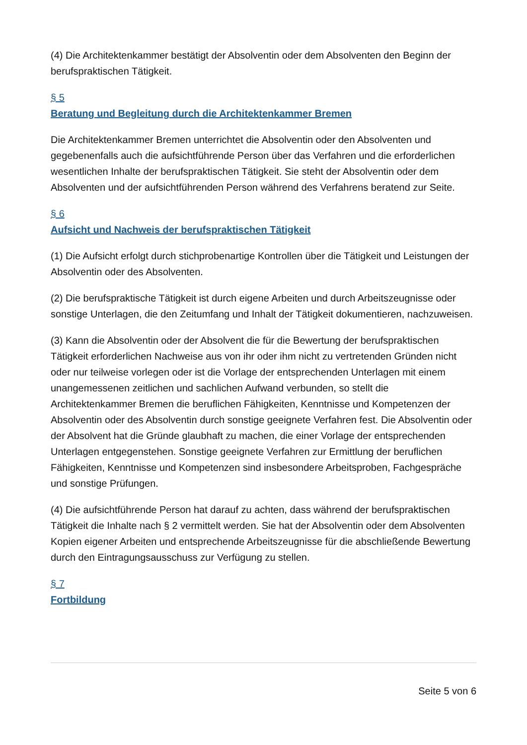(4) Die Architektenkammer bestätigt der Absolventin oder dem Absolventen den Beginn der berufspraktischen Tätigkeit.
§ 5
Beratung und Begleitung durch die Architektenkammer Bremen
Die Architektenkammer Bremen unterrichtet die Absolventin oder den Absolventen und gegebenenfalls auch die aufsichtführende Person über das Verfahren und die erforderlichen wesentlichen Inhalte der berufspraktischen Tätigkeit. Sie steht der Absolventin oder dem Absolventen und der aufsichtführenden Person während des Verfahrens beratend zur Seite.
§ 6
Aufsicht und Nachweis der berufspraktischen Tätigkeit
(1) Die Aufsicht erfolgt durch stichprobenartige Kontrollen über die Tätigkeit und Leistungen der Absolventin oder des Absolventen.
(2) Die berufspraktische Tätigkeit ist durch eigene Arbeiten und durch Arbeitszeugnisse oder sonstige Unterlagen, die den Zeitumfang und Inhalt der Tätigkeit dokumentieren, nachzuweisen.
(3) Kann die Absolventin oder der Absolvent die für die Bewertung der berufspraktischen Tätigkeit erforderlichen Nachweise aus von ihr oder ihm nicht zu vertretenden Gründen nicht oder nur teilweise vorlegen oder ist die Vorlage der entsprechenden Unterlagen mit einem unangemessenen zeitlichen und sachlichen Aufwand verbunden, so stellt die Architektenkammer Bremen die beruflichen Fähigkeiten, Kenntnisse und Kompetenzen der Absolventin oder des Absolventin durch sonstige geeignete Verfahren fest. Die Absolventin oder der Absolvent hat die Gründe glaubhaft zu machen, die einer Vorlage der entsprechenden Unterlagen entgegenstehen. Sonstige geeignete Verfahren zur Ermittlung der beruflichen Fähigkeiten, Kenntnisse und Kompetenzen sind insbesondere Arbeitsproben, Fachgespräche und sonstige Prüfungen.
(4) Die aufsichtführende Person hat darauf zu achten, dass während der berufspraktischen Tätigkeit die Inhalte nach § 2 vermittelt werden. Sie hat der Absolventin oder dem Absolventen Kopien eigener Arbeiten und entsprechende Arbeitszeugnisse für die abschließende Bewertung durch den Eintragungsausschuss zur Verfügung zu stellen.
§ 7
Fortbildung
Seite 5 von 6